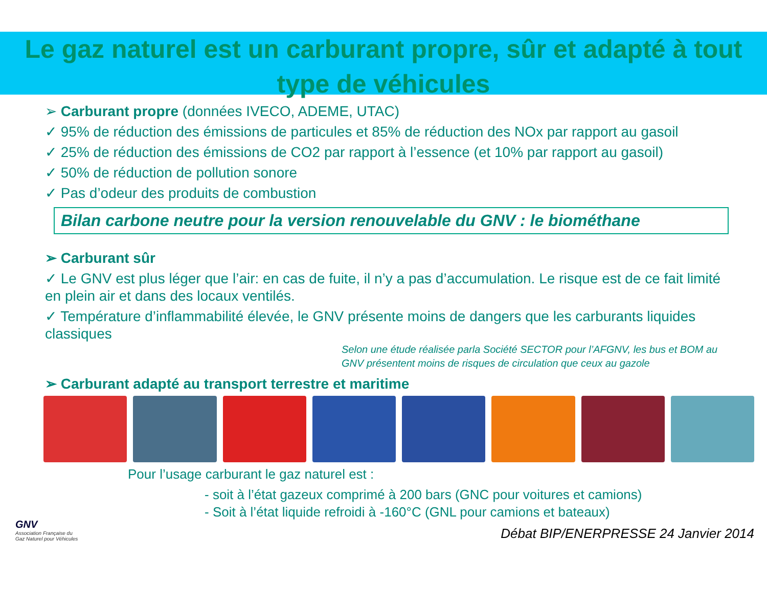Le gaz naturel est un carburant propre, sûr et adapté à tout type de véhicules
➢ Carburant propre (données IVECO, ADEME, UTAC)
✓ 95% de réduction des émissions de particules et 85% de réduction des NOx par rapport au gasoil
✓ 25% de réduction des émissions de CO2 par rapport à l’essence (et 10% par rapport au gasoil)
✓ 50% de réduction de pollution sonore
✓ Pas d’odeur des produits de combustion
Bilan carbone neutre pour la version renouvelable du GNV : le biométhane
➢ Carburant sûr
✓ Le GNV est plus léger que l’air: en cas de fuite, il n’y a pas d’accumulation. Le risque est de ce fait limité en plein air et dans des locaux ventilés.
✓ Température d’inflammabilité élevée, le GNV présente moins de dangers que les carburants liquides classiques
Selon une étude réalisée parla Société SECTOR pour l’AFGNV, les bus et BOM au GNV présentent moins de risques de circulation que ceux au gazole
➢ Carburant adapté au transport terrestre et maritime
Pour l’usage carburant le gaz naturel est :
- soit à l’état gazeux comprimé à 200 bars (GNC pour voitures et camions)
- Soit à l’état liquide refroidi à -160°C (GNL pour camions et bateaux)
GNV
Association Française du
Gaz Naturel pour Véhicules
Débat BIP/ENERPRESSE 24 Janvier 2014